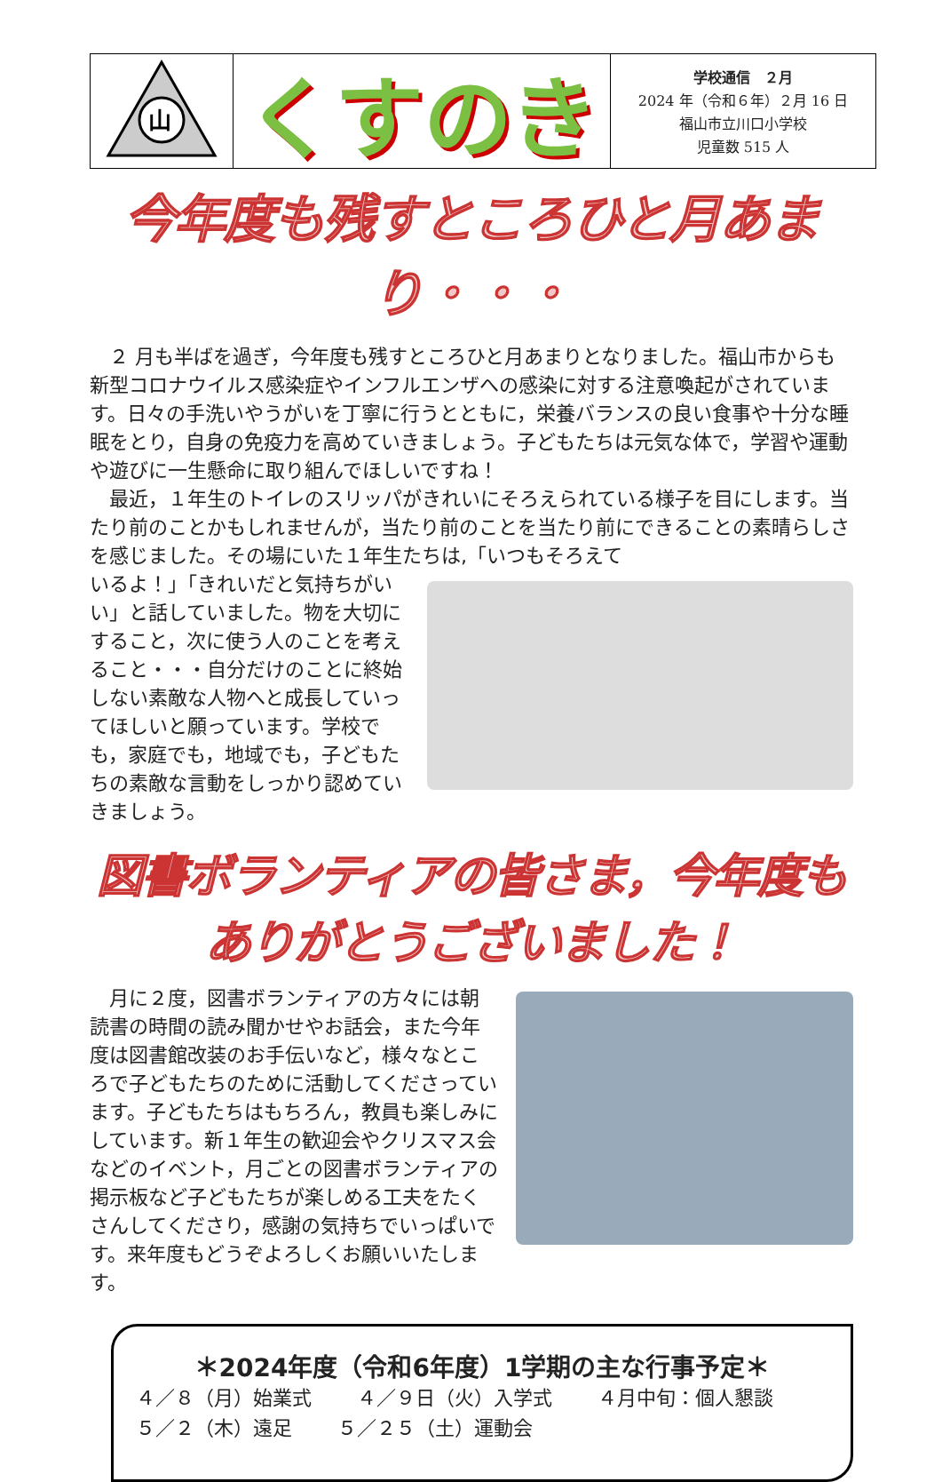山
くすのき
学校通信　２月
2024 年（令和６年）２月 16 日
福山市立川口小学校
児童数 515 人
今年度も残すところひと月あまり・・・
　２ 月も半ばを過ぎ，今年度も残すところひと月あまりとなりました。福山市からも新型コロナウイルス感染症やインフルエンザへの感染に対する注意喚起がされています。日々の手洗いやうがいを丁寧に行うとともに，栄養バランスの良い食事や十分な睡眠をとり，自身の免疫力を高めていきましょう。子どもたちは元気な体で，学習や運動や遊びに一生懸命に取り組んでほしいですね！
　最近，１年生のトイレのスリッパがきれいにそろえられている様子を目にします。当たり前のことかもしれませんが，当たり前のことを当たり前にできることの素晴らしさを感じました。その場にいた１年生たちは,「いつもそろえて
いるよ！」「きれいだと気持ちがいい」と話していました。物を大切にすること，次に使う人のことを考えること・・・自分だけのことに終始しない素敵な人物へと成長していってほしいと願っています。学校でも，家庭でも，地域でも，子どもたちの素敵な言動をしっかり認めていきましょう。
図書ボランティアの皆さま，今年度もありがとうございました！
　月に２度，図書ボランティアの方々には朝読書の時間の読み聞かせやお話会，また今年度は図書館改装のお手伝いなど，様々なところで子どもたちのために活動してくださっています。子どもたちはもちろん，教員も楽しみにしています。新１年生の歓迎会やクリスマス会などのイベント，月ごとの図書ボランティアの掲示板など子どもたちが楽しめる工夫をたくさんしてくださり，感謝の気持ちでいっぱいです。来年度もどうぞよろしくお願いいたします。
＊2024年度（令和6年度）1学期の主な行事予定＊
４／８（月）始業式　　 ４／９日（火）入学式　　 ４月中旬：個人懇談
５／２（木）遠足　　 ５／２５（土）運動会